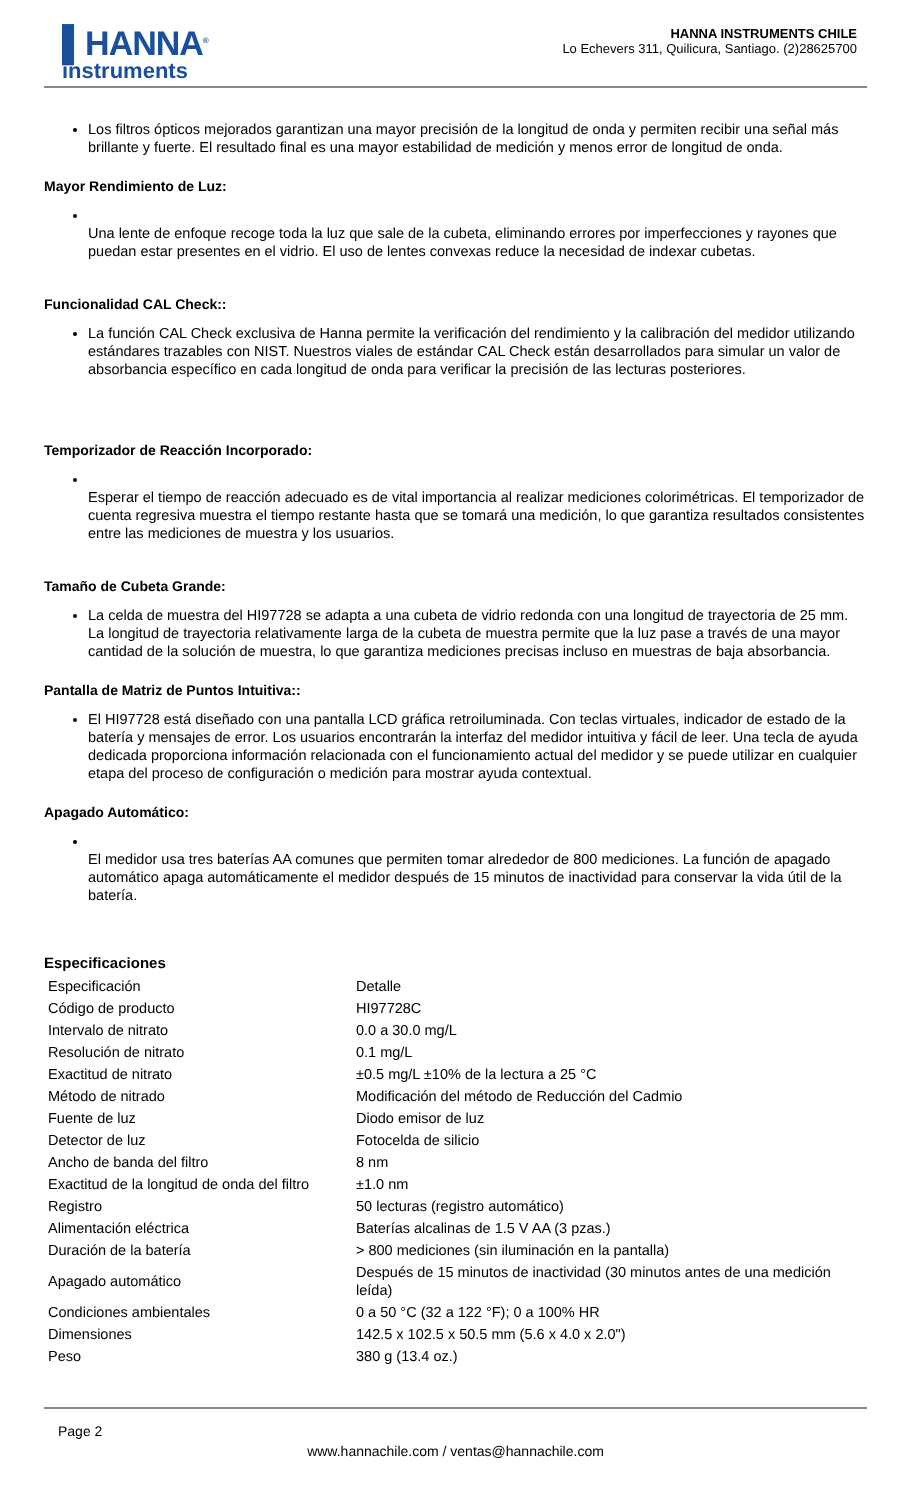▌HANNA<sup>®</sup>
instruments
HANNA INSTRUMENTS CHILE
Lo Echevers 311, Quilicura, Santiago. (2)28625700
Los filtros ópticos mejorados garantizan una mayor precisión de la longitud de onda y permiten recibir una señal más brillante y fuerte. El resultado final es una mayor estabilidad de medición y menos error de longitud de onda.
Mayor Rendimiento de Luz:
Una lente de enfoque recoge toda la luz que sale de la cubeta, eliminando errores por imperfecciones y rayones que puedan estar presentes en el vidrio. El uso de lentes convexas reduce la necesidad de indexar cubetas.
Funcionalidad CAL Check::
La función CAL Check exclusiva de Hanna permite la verificación del rendimiento y la calibración del medidor utilizando estándares trazables con NIST. Nuestros viales de estándar CAL Check están desarrollados para simular un valor de absorbancia específico en cada longitud de onda para verificar la precisión de las lecturas posteriores.
Temporizador de Reacción Incorporado:
Esperar el tiempo de reacción adecuado es de vital importancia al realizar mediciones colorimétricas. El temporizador de cuenta regresiva muestra el tiempo restante hasta que se tomará una medición, lo que garantiza resultados consistentes entre las mediciones de muestra y los usuarios.
Tamaño de Cubeta Grande:
La celda de muestra del HI97728 se adapta a una cubeta de vidrio redonda con una longitud de trayectoria de 25 mm. La longitud de trayectoria relativamente larga de la cubeta de muestra permite que la luz pase a través de una mayor cantidad de la solución de muestra, lo que garantiza mediciones precisas incluso en muestras de baja absorbancia.
Pantalla de Matriz de Puntos Intuitiva::
El HI97728 está diseñado con una pantalla LCD gráfica retroiluminada. Con teclas virtuales, indicador de estado de la batería y mensajes de error. Los usuarios encontrarán la interfaz del medidor intuitiva y fácil de leer. Una tecla de ayuda dedicada proporciona información relacionada con el funcionamiento actual del medidor y se puede utilizar en cualquier etapa del proceso de configuración o medición para mostrar ayuda contextual.
Apagado Automático:
El medidor usa tres baterías AA comunes que permiten tomar alrededor de 800 mediciones. La función de apagado automático apaga automáticamente el medidor después de 15 minutos de inactividad para conservar la vida útil de la batería.
Especificaciones
| Especificación | Detalle |
| Código de producto | HI97728C |
| Intervalo de nitrato | 0.0 a 30.0 mg/L |
| Resolución de nitrato | 0.1 mg/L |
| Exactitud de nitrato | ±0.5 mg/L ±10% de la lectura a 25 °C |
| Método de nitrado | Modificación del método de Reducción del Cadmio |
| Fuente de luz | Diodo emisor de luz |
| Detector de luz | Fotocelda de silicio |
| Ancho de banda del filtro | 8 nm |
| Exactitud de la longitud de onda del filtro | ±1.0 nm |
| Registro | 50 lecturas (registro automático) |
| Alimentación eléctrica | Baterías alcalinas de 1.5 V AA (3 pzas.) |
| Duración de la batería | > 800 mediciones (sin iluminación en la pantalla) |
| Apagado automático | Después de 15 minutos de inactividad (30 minutos antes de una medición leída) |
| Condiciones ambientales | 0 a 50 °C (32 a 122 °F); 0 a 100% HR |
| Dimensiones | 142.5 x 102.5 x 50.5 mm (5.6 x 4.0 x 2.0") |
| Peso | 380 g (13.4 oz.) |
Page 2
www.hannachile.com / ventas@hannachile.com